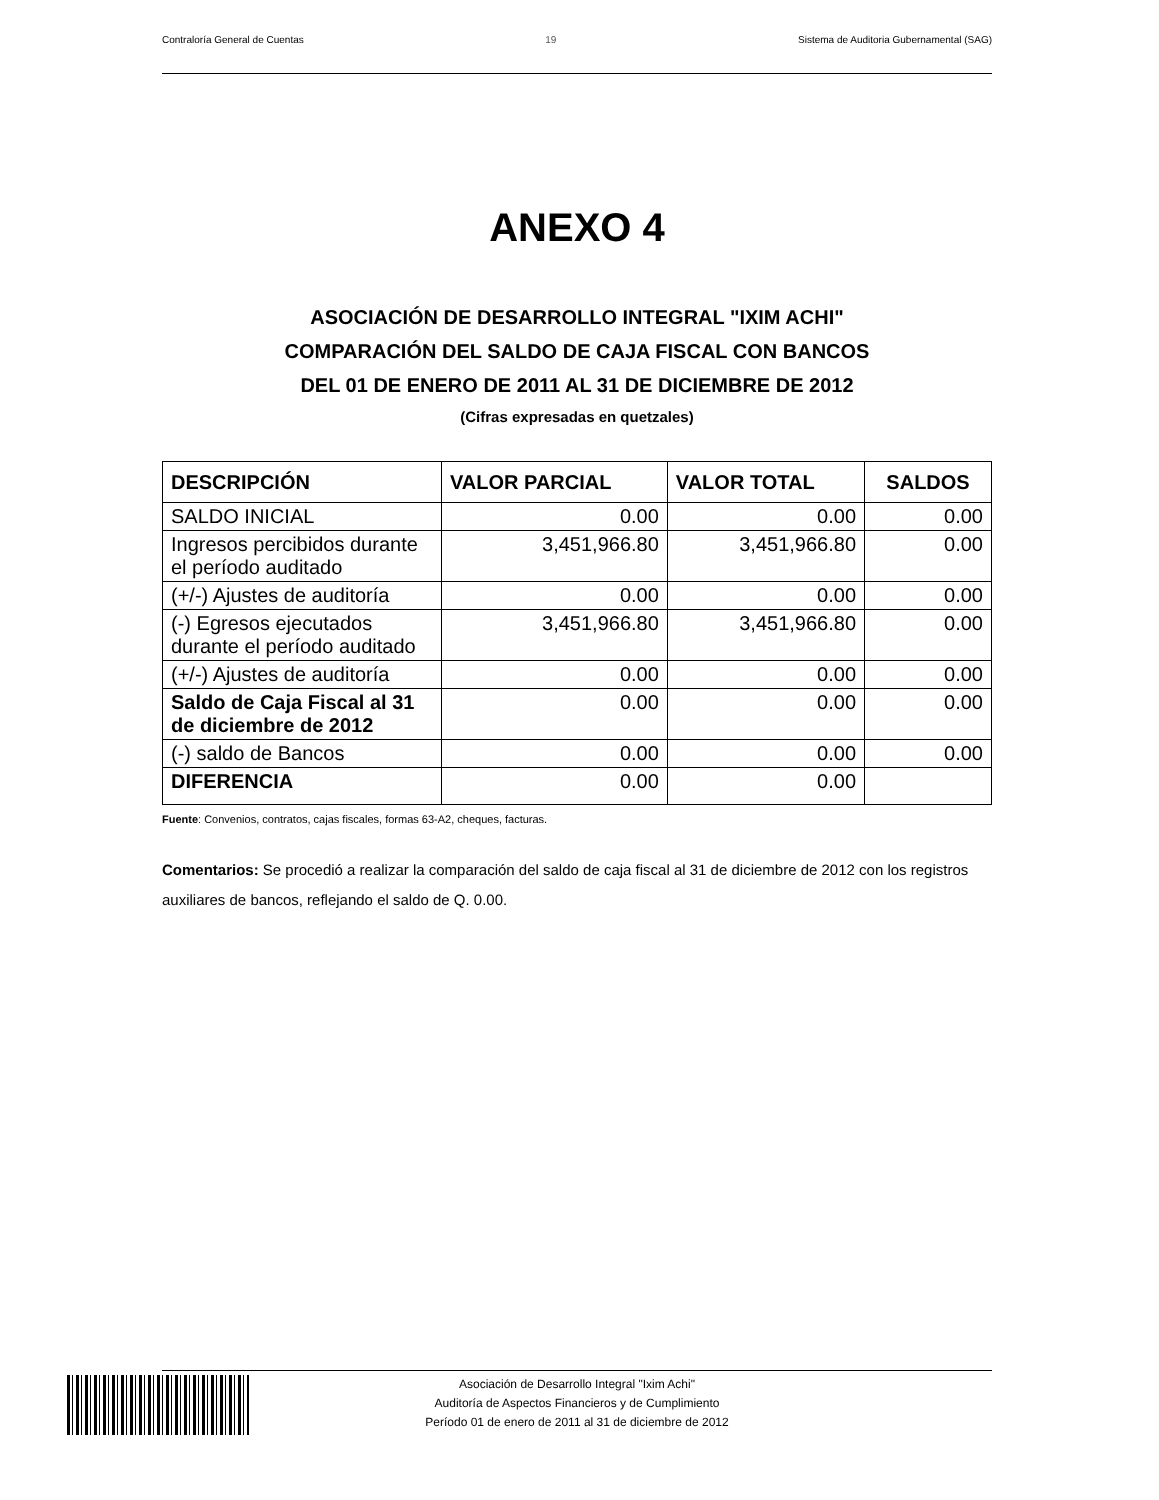Contraloría General de Cuentas 19 Sistema de Auditoria Gubernamental (SAG)
ANEXO 4
ASOCIACIÓN DE DESARROLLO INTEGRAL "IXIM ACHI"
COMPARACIÓN DEL SALDO DE CAJA FISCAL CON BANCOS
DEL 01 DE ENERO DE 2011 AL 31 DE DICIEMBRE DE 2012
(Cifras expresadas en quetzales)
| DESCRIPCIÓN | VALOR PARCIAL | VALOR TOTAL | SALDOS |
| --- | --- | --- | --- |
| SALDO INICIAL | 0.00 | 0.00 | 0.00 |
| Ingresos percibidos durante el período auditado | 3,451,966.80 | 3,451,966.80 | 0.00 |
| (+/-) Ajustes de auditoría | 0.00 | 0.00 | 0.00 |
| (-) Egresos ejecutados durante el período auditado | 3,451,966.80 | 3,451,966.80 | 0.00 |
| (+/-) Ajustes de auditoría | 0.00 | 0.00 | 0.00 |
| Saldo de Caja Fiscal al 31 de diciembre de 2012 | 0.00 | 0.00 | 0.00 |
| (-) saldo de Bancos | 0.00 | 0.00 | 0.00 |
| DIFERENCIA | 0.00 | 0.00 | |
Fuente: Convenios, contratos, cajas fiscales, formas 63-A2, cheques, facturas.
Comentarios: Se procedió a realizar la comparación del saldo de caja fiscal al 31 de diciembre de 2012 con los registros auxiliares de bancos, reflejando el saldo de Q. 0.00.
Asociación de Desarrollo Integral "Ixim Achi"
Auditoría de Aspectos Financieros y de Cumplimiento
Período 01 de enero de 2011 al 31 de diciembre de 2012